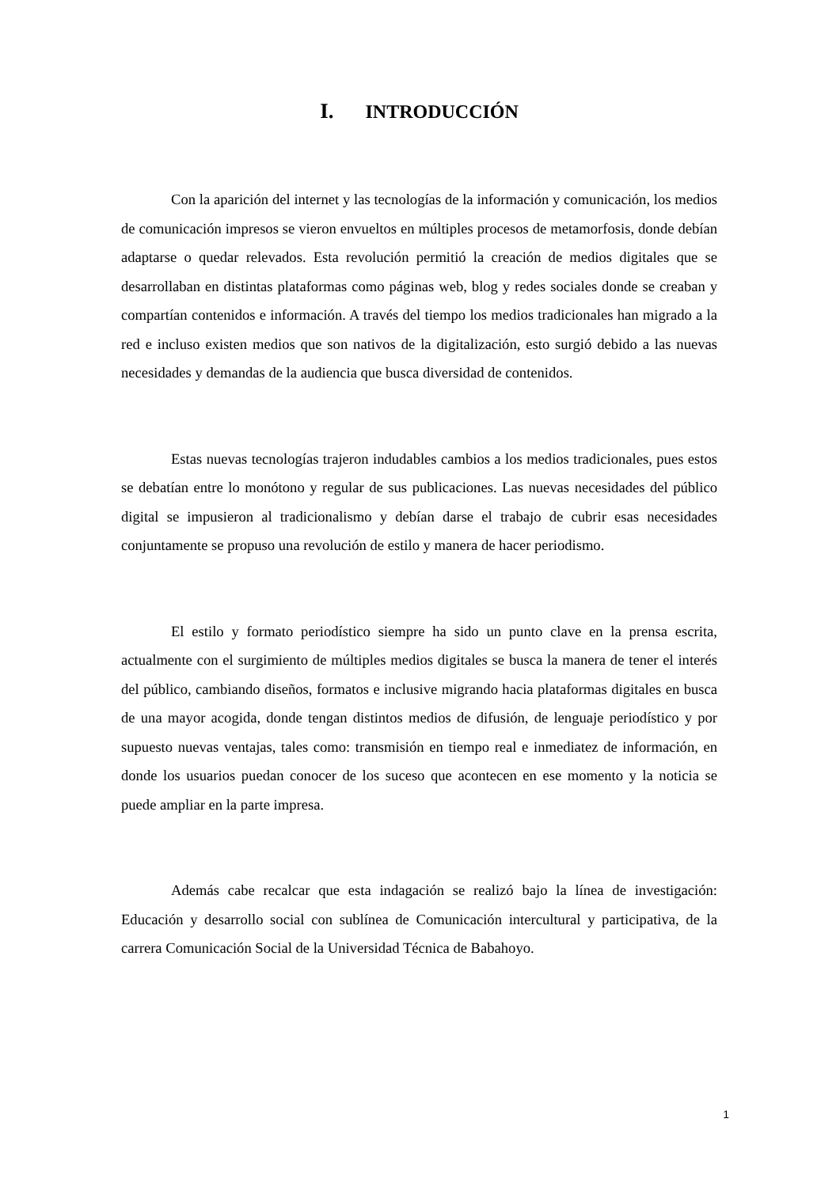I. INTRODUCCIÓN
Con la aparición del internet y las tecnologías de la información y comunicación, los medios de comunicación impresos se vieron envueltos en múltiples procesos de metamorfosis, donde debían adaptarse o quedar relevados. Esta revolución permitió la creación de medios digitales que se desarrollaban en distintas plataformas como páginas web, blog y redes sociales donde se creaban y compartían contenidos e información. A través del tiempo los medios tradicionales han migrado a la red e incluso existen medios que son nativos de la digitalización, esto surgió debido a las nuevas necesidades y demandas de la audiencia que busca diversidad de contenidos.
Estas nuevas tecnologías trajeron indudables cambios a los medios tradicionales, pues estos se debatían entre lo monótono y regular de sus publicaciones. Las nuevas necesidades del público digital se impusieron al tradicionalismo y debían darse el trabajo de cubrir esas necesidades conjuntamente se propuso una revolución de estilo y manera de hacer periodismo.
El estilo y formato periodístico siempre ha sido un punto clave en la prensa escrita, actualmente con el surgimiento de múltiples medios digitales se busca la manera de tener el interés del público, cambiando diseños, formatos e inclusive migrando hacia plataformas digitales en busca de una mayor acogida, donde tengan distintos medios de difusión, de lenguaje periodístico y por supuesto nuevas ventajas, tales como: transmisión en tiempo real e inmediatez de información, en donde los usuarios puedan conocer de los suceso que acontecen en ese momento y la noticia se puede ampliar en la parte impresa.
Además cabe recalcar que esta indagación se realizó bajo la línea de investigación: Educación y desarrollo social con sublínea de Comunicación intercultural y participativa, de la carrera Comunicación Social de la Universidad Técnica de Babahoyo.
1